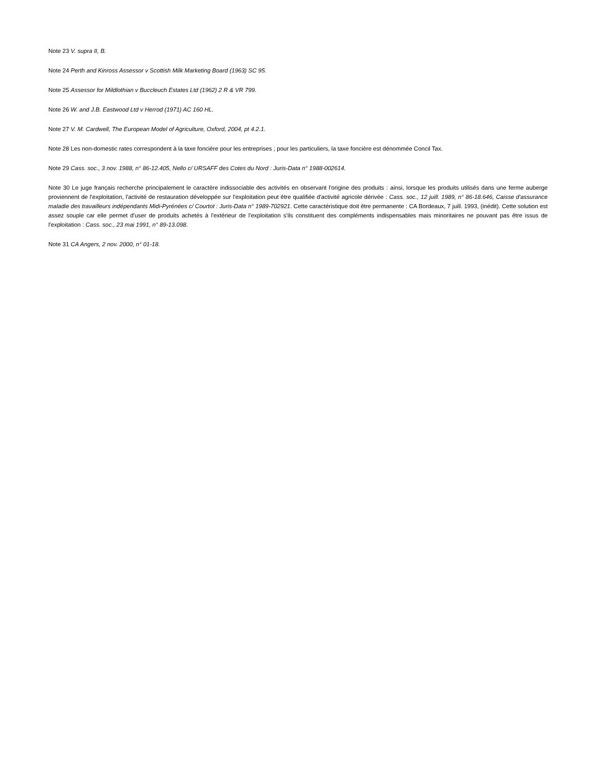Note 23 V. supra II, B.
Note 24 Perth and Kinross Assessor v Scottish Milk Marketing Board (1963) SC 95.
Note 25 Assessor for Mildlothian v Buccleuch Estates Ltd (1962) 2 R & VR 799.
Note 26 W. and J.B. Eastwood Ltd v Herrod (1971) AC 160 HL.
Note 27 V. M. Cardwell, The European Model of Agriculture, Oxford, 2004, pt 4.2.1.
Note 28 Les non-domestic rates correspondent à la taxe foncière pour les entreprises ; pour les particuliers, la taxe foncière est dénommée Concil Tax.
Note 29 Cass. soc., 3 nov. 1988, n° 86-12.405, Nello c/ URSAFF des Cotes du Nord : Juris-Data n° 1988-002614.
Note 30 Le juge français recherche principalement le caractère indissociable des activités en observant l'origine des produits : ainsi, lorsque les produits utilisés dans une ferme auberge proviennent de l'exploitation, l'activité de restauration développée sur l'exploitation peut être qualifiée d'activité agricole dérivée : Cass. soc., 12 juill. 1989, n° 86-18.646, Caisse d'assurance maladie des travailleurs indépendants Midi-Pyrénées c/ Courtot : Juris-Data n° 1989-702921. Cette caractéristique doit être permanente : CA Bordeaux, 7 juill. 1993, (inédit). Cette solution est assez souple car elle permet d'user de produits achetés à l'extérieur de l'exploitation s'ils constituent des compléments indispensables mais minoritaires ne pouvant pas être issus de l'exploitation : Cass. soc., 23 mai 1991, n° 89-13.098.
Note 31 CA Angers, 2 nov. 2000, n° 01-18.